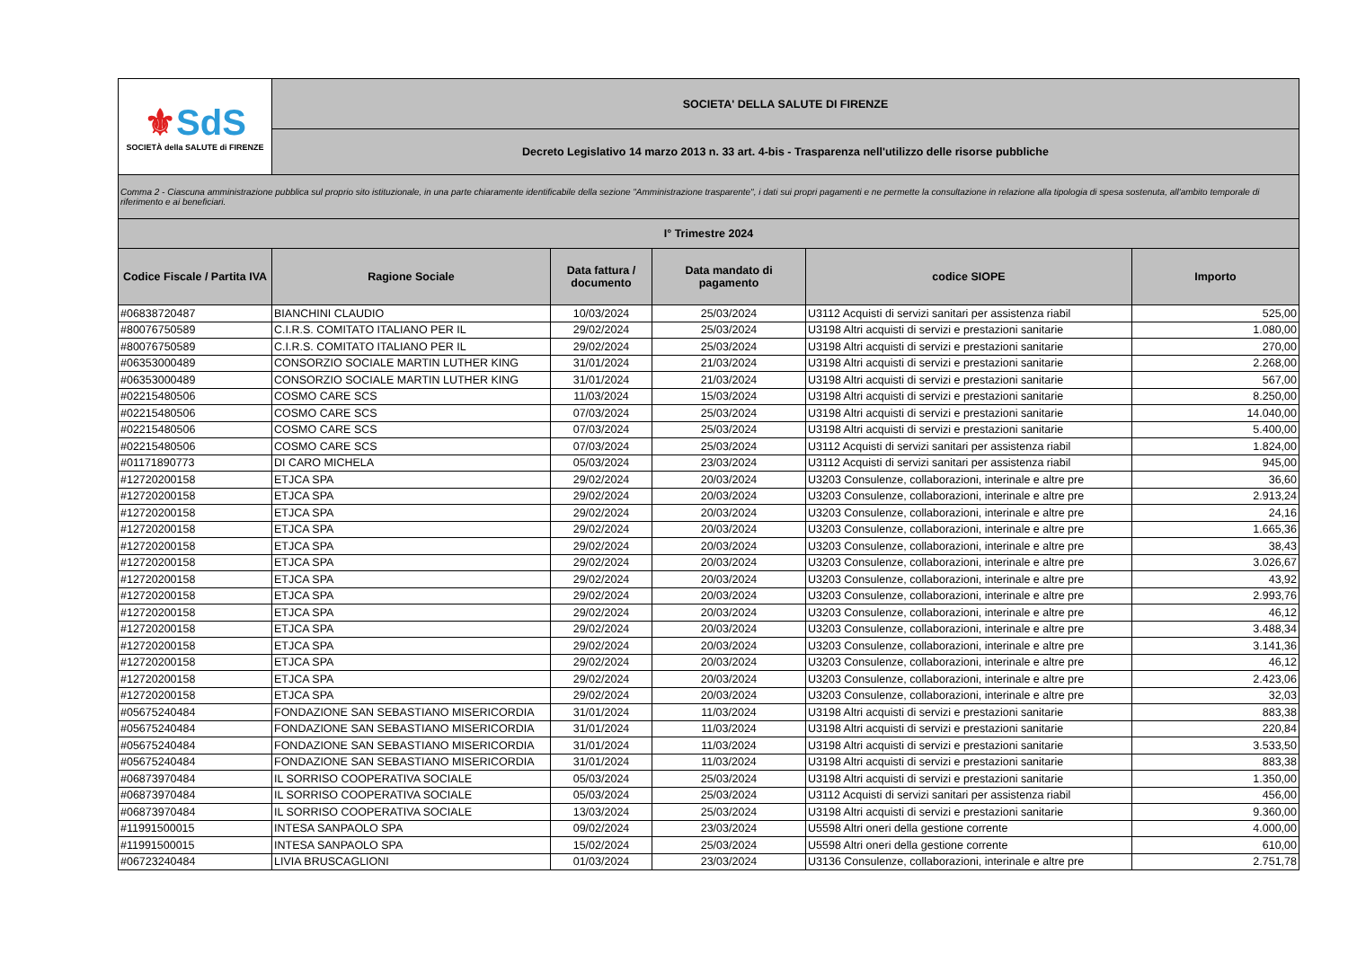| ⚜ SdS SOCIETÀ della SALUTE di FIRENZE | SOCIETA' DELLA SALUTE DI FIRENZE | | | | |
| | Decreto Legislativo 14 marzo 2013 n. 33 art. 4-bis - Trasparenza nell'utilizzo delle risorse pubbliche | | | | |
| Comma 2 - Ciascuna amministrazione pubblica sul proprio sito istituzionale, in una parte chiaramente identificabile della sezione "Amministrazione trasparente", i dati sui propri pagamenti e ne permette la consultazione in relazione alla tipologia di spesa sostenuta, all'ambito temporale di riferimento e ai beneficiari. | | | | | |
| I° Trimestre 2024 | | | | | |
| Codice Fiscale / Partita IVA | Ragione Sociale | Data fattura / documento | Data mandato di pagamento | codice SIOPE | Importo |
| #06838720487 | BIANCHINI CLAUDIO | 10/03/2024 | 25/03/2024 | U3112 Acquisti di servizi sanitari per assistenza riabil | 525,00 |
| #80076750589 | C.I.R.S. COMITATO ITALIANO PER IL | 29/02/2024 | 25/03/2024 | U3198 Altri acquisti di servizi e prestazioni sanitarie | 1.080,00 |
| #80076750589 | C.I.R.S. COMITATO ITALIANO PER IL | 29/02/2024 | 25/03/2024 | U3198 Altri acquisti di servizi e prestazioni sanitarie | 270,00 |
| #06353000489 | CONSORZIO SOCIALE MARTIN LUTHER KING | 31/01/2024 | 21/03/2024 | U3198 Altri acquisti di servizi e prestazioni sanitarie | 2.268,00 |
| #06353000489 | CONSORZIO SOCIALE MARTIN LUTHER KING | 31/01/2024 | 21/03/2024 | U3198 Altri acquisti di servizi e prestazioni sanitarie | 567,00 |
| #02215480506 | COSMO CARE SCS | 11/03/2024 | 15/03/2024 | U3198 Altri acquisti di servizi e prestazioni sanitarie | 8.250,00 |
| #02215480506 | COSMO CARE SCS | 07/03/2024 | 25/03/2024 | U3198 Altri acquisti di servizi e prestazioni sanitarie | 14.040,00 |
| #02215480506 | COSMO CARE SCS | 07/03/2024 | 25/03/2024 | U3198 Altri acquisti di servizi e prestazioni sanitarie | 5.400,00 |
| #02215480506 | COSMO CARE SCS | 07/03/2024 | 25/03/2024 | U3112 Acquisti di servizi sanitari per assistenza riabil | 1.824,00 |
| #01171890773 | DI CARO MICHELA | 05/03/2024 | 23/03/2024 | U3112 Acquisti di servizi sanitari per assistenza riabil | 945,00 |
| #12720200158 | ETJCA SPA | 29/02/2024 | 20/03/2024 | U3203 Consulenze, collaborazioni, interinale e altre pre | 36,60 |
| #12720200158 | ETJCA SPA | 29/02/2024 | 20/03/2024 | U3203 Consulenze, collaborazioni, interinale e altre pre | 2.913,24 |
| #12720200158 | ETJCA SPA | 29/02/2024 | 20/03/2024 | U3203 Consulenze, collaborazioni, interinale e altre pre | 24,16 |
| #12720200158 | ETJCA SPA | 29/02/2024 | 20/03/2024 | U3203 Consulenze, collaborazioni, interinale e altre pre | 1.665,36 |
| #12720200158 | ETJCA SPA | 29/02/2024 | 20/03/2024 | U3203 Consulenze, collaborazioni, interinale e altre pre | 38,43 |
| #12720200158 | ETJCA SPA | 29/02/2024 | 20/03/2024 | U3203 Consulenze, collaborazioni, interinale e altre pre | 3.026,67 |
| #12720200158 | ETJCA SPA | 29/02/2024 | 20/03/2024 | U3203 Consulenze, collaborazioni, interinale e altre pre | 43,92 |
| #12720200158 | ETJCA SPA | 29/02/2024 | 20/03/2024 | U3203 Consulenze, collaborazioni, interinale e altre pre | 2.993,76 |
| #12720200158 | ETJCA SPA | 29/02/2024 | 20/03/2024 | U3203 Consulenze, collaborazioni, interinale e altre pre | 46,12 |
| #12720200158 | ETJCA SPA | 29/02/2024 | 20/03/2024 | U3203 Consulenze, collaborazioni, interinale e altre pre | 3.488,34 |
| #12720200158 | ETJCA SPA | 29/02/2024 | 20/03/2024 | U3203 Consulenze, collaborazioni, interinale e altre pre | 3.141,36 |
| #12720200158 | ETJCA SPA | 29/02/2024 | 20/03/2024 | U3203 Consulenze, collaborazioni, interinale e altre pre | 46,12 |
| #12720200158 | ETJCA SPA | 29/02/2024 | 20/03/2024 | U3203 Consulenze, collaborazioni, interinale e altre pre | 2.423,06 |
| #12720200158 | ETJCA SPA | 29/02/2024 | 20/03/2024 | U3203 Consulenze, collaborazioni, interinale e altre pre | 32,03 |
| #05675240484 | FONDAZIONE SAN SEBASTIANO MISERICORDIA | 31/01/2024 | 11/03/2024 | U3198 Altri acquisti di servizi e prestazioni sanitarie | 883,38 |
| #05675240484 | FONDAZIONE SAN SEBASTIANO MISERICORDIA | 31/01/2024 | 11/03/2024 | U3198 Altri acquisti di servizi e prestazioni sanitarie | 220,84 |
| #05675240484 | FONDAZIONE SAN SEBASTIANO MISERICORDIA | 31/01/2024 | 11/03/2024 | U3198 Altri acquisti di servizi e prestazioni sanitarie | 3.533,50 |
| #05675240484 | FONDAZIONE SAN SEBASTIANO MISERICORDIA | 31/01/2024 | 11/03/2024 | U3198 Altri acquisti di servizi e prestazioni sanitarie | 883,38 |
| #06873970484 | IL SORRISO COOPERATIVA SOCIALE | 05/03/2024 | 25/03/2024 | U3198 Altri acquisti di servizi e prestazioni sanitarie | 1.350,00 |
| #06873970484 | IL SORRISO COOPERATIVA SOCIALE | 05/03/2024 | 25/03/2024 | U3112 Acquisti di servizi sanitari per assistenza riabil | 456,00 |
| #06873970484 | IL SORRISO COOPERATIVA SOCIALE | 13/03/2024 | 25/03/2024 | U3198 Altri acquisti di servizi e prestazioni sanitarie | 9.360,00 |
| #11991500015 | INTESA SANPAOLO SPA | 09/02/2024 | 23/03/2024 | U5598 Altri oneri della gestione corrente | 4.000,00 |
| #11991500015 | INTESA SANPAOLO SPA | 15/02/2024 | 25/03/2024 | U5598 Altri oneri della gestione corrente | 610,00 |
| #06723240484 | LIVIA BRUSCAGLIONI | 01/03/2024 | 23/03/2024 | U3136 Consulenze, collaborazioni, interinale e altre pre | 2.751,78 |